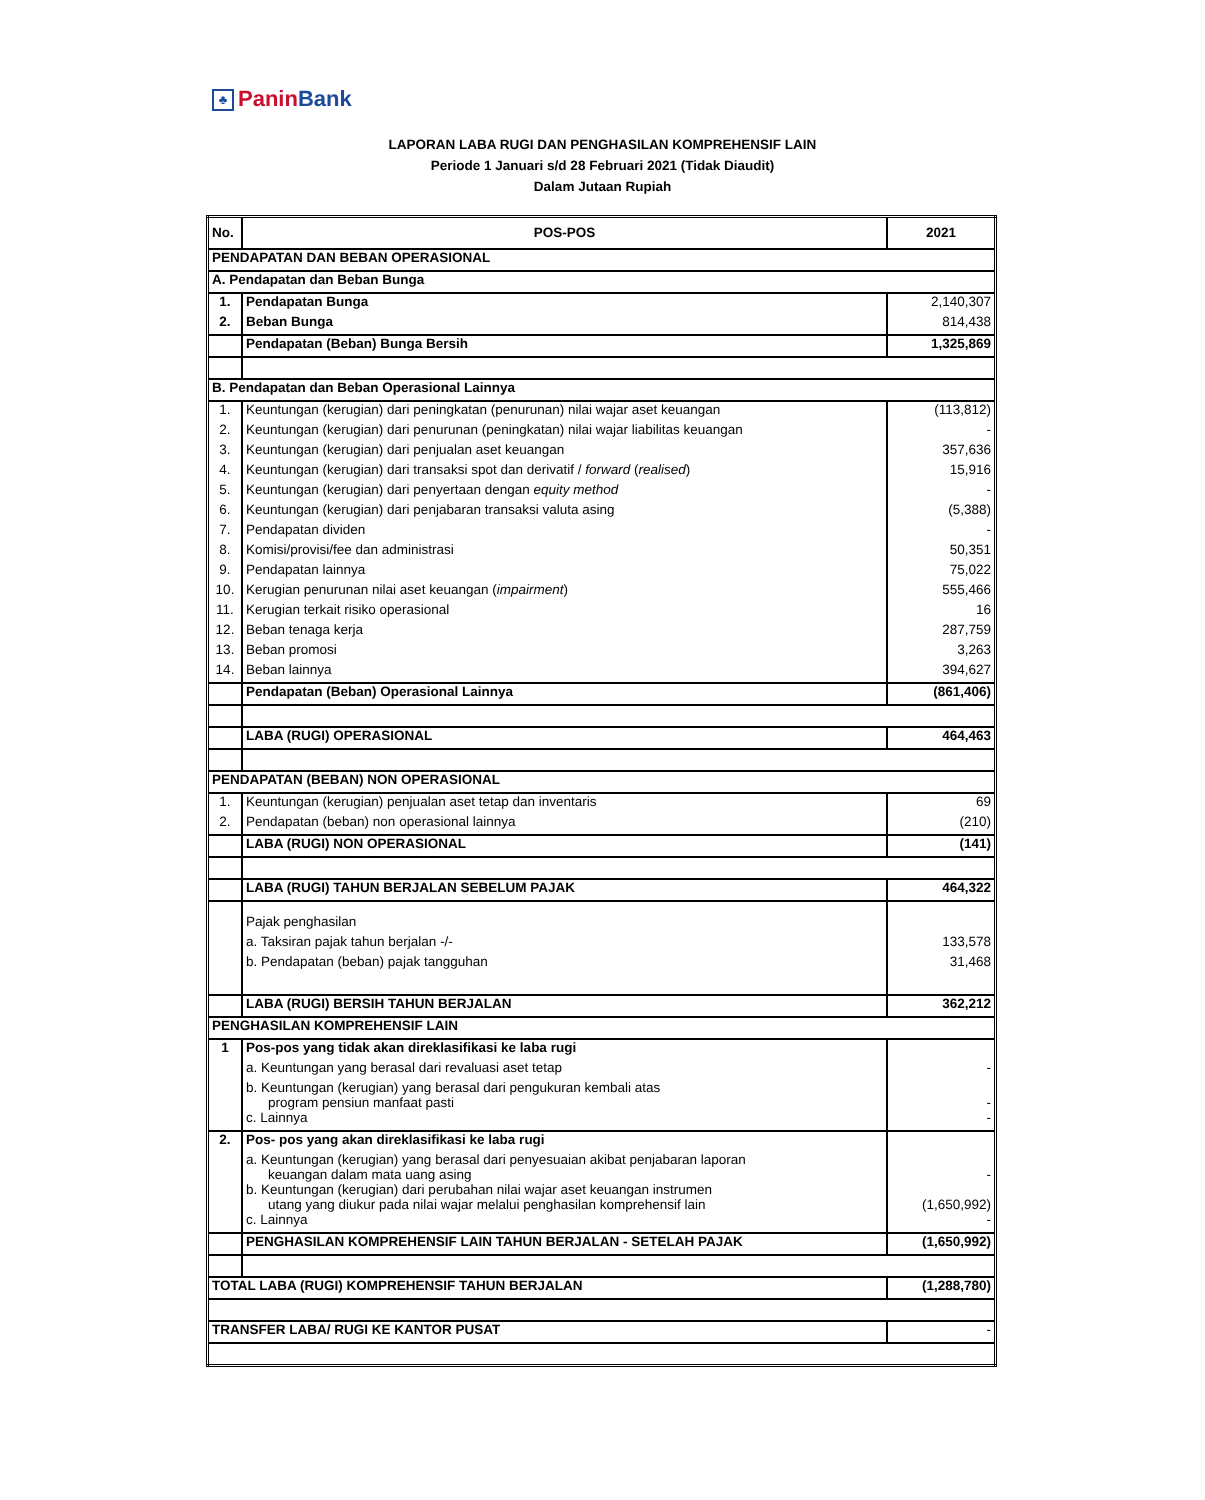♣ PaninBank
LAPORAN LABA RUGI DAN PENGHASILAN KOMPREHENSIF LAIN
Periode 1 Januari s/d 28 Februari 2021 (Tidak Diaudit)
Dalam Jutaan Rupiah
| No. | POS-POS | 2021 |
| --- | --- | --- |
| PENDAPATAN DAN BEBAN OPERASIONAL | | |
| A. Pendapatan dan Beban Bunga | | |
| 1. | Pendapatan Bunga | 2,140,307 |
| 2. | Beban Bunga | 814,438 |
| | Pendapatan (Beban) Bunga Bersih | 1,325,869 |
| B. Pendapatan dan Beban Operasional Lainnya | | |
| 1. | Keuntungan (kerugian) dari peningkatan (penurunan) nilai wajar aset keuangan | (113,812) |
| 2. | Keuntungan (kerugian) dari penurunan (peningkatan) nilai wajar liabilitas keuangan | - |
| 3. | Keuntungan (kerugian) dari penjualan aset keuangan | 357,636 |
| 4. | Keuntungan (kerugian) dari transaksi spot dan derivatif / forward ( realised ) | 15,916 |
| 5. | Keuntungan (kerugian) dari penyertaan dengan equity method | - |
| 6. | Keuntungan (kerugian) dari penjabaran transaksi valuta asing | (5,388) |
| 7. | Pendapatan dividen | - |
| 8. | Komisi/provisi/fee dan administrasi | 50,351 |
| 9. | Pendapatan lainnya | 75,022 |
| 10. | Kerugian penurunan nilai aset keuangan ( impairment ) | 555,466 |
| 11. | Kerugian terkait risiko operasional | 16 |
| 12. | Beban tenaga kerja | 287,759 |
| 13. | Beban promosi | 3,263 |
| 14. | Beban lainnya | 394,627 |
| | Pendapatan (Beban) Operasional Lainnya | (861,406) |
| | LABA (RUGI) OPERASIONAL | 464,463 |
| PENDAPATAN (BEBAN) NON OPERASIONAL | | |
| 1. | Keuntungan (kerugian) penjualan aset tetap dan inventaris | 69 |
| 2. | Pendapatan (beban) non operasional lainnya | (210) |
| | LABA (RUGI) NON OPERASIONAL | (141) |
| | LABA (RUGI) TAHUN BERJALAN SEBELUM PAJAK | 464,322 |
| | Pajak penghasilan | |
| | a. Taksiran pajak tahun berjalan -/- | 133,578 |
| | b. Pendapatan (beban) pajak tangguhan | 31,468 |
| | LABA (RUGI) BERSIH TAHUN BERJALAN | 362,212 |
| PENGHASILAN KOMPREHENSIF LAIN | | |
| 1 | Pos-pos yang tidak akan direklasifikasi ke laba rugi | |
| | a. Keuntungan yang berasal dari revaluasi aset tetap | - |
| | b. Keuntungan (kerugian) yang berasal dari pengukuran kembali atas program pensiun manfaat pasti | - |
| | c. Lainnya | - |
| 2. | Pos- pos yang akan direklasifikasi ke laba rugi | |
| | a. Keuntungan (kerugian) yang berasal dari penyesuaian akibat penjabaran laporan keuangan dalam mata uang asing | - |
| | b. Keuntungan (kerugian) dari perubahan nilai wajar aset keuangan instrumen utang yang diukur pada nilai wajar melalui penghasilan komprehensif lain | (1,650,992) |
| | c. Lainnya | - |
| | PENGHASILAN KOMPREHENSIF LAIN TAHUN BERJALAN - SETELAH PAJAK | (1,650,992) |
| TOTAL LABA (RUGI) KOMPREHENSIF TAHUN BERJALAN | | (1,288,780) |
| TRANSFER LABA/ RUGI KE KANTOR PUSAT | | - |